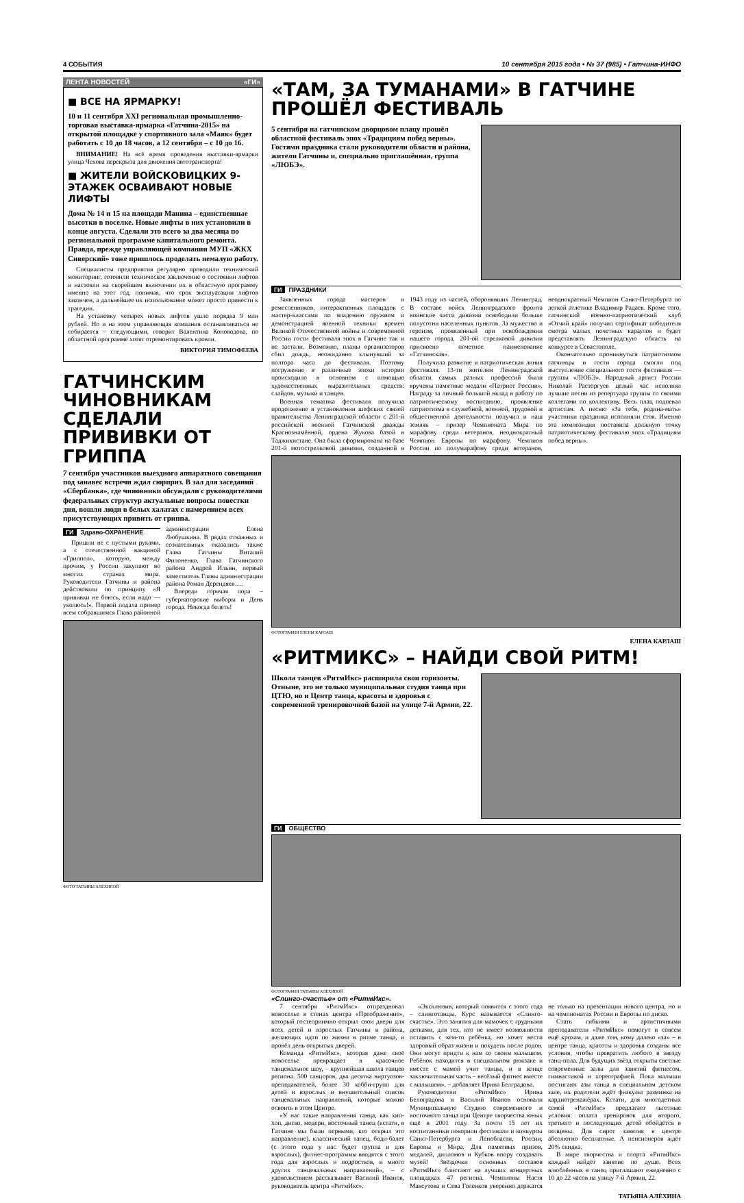4 СОБЫТИЯ 10 сентября 2015 года • № 37 (985) • Гатчина-ИНФО
ЛЕНТА НОВОСТЕЙ «ГИ»
■ ВСЕ НА ЯРМАРКУ!
10 и 11 сентября XXI региональная промышленно-торговая выставка-ярмарка «Гатчина-2015» на открытой площадке у спортивного зала «Маяк» будет работать с 10 до 18 часов, а 12 сентября – с 10 до 16.
ВНИМАНИЕ! На всё время проведения выставки-ярмарки улица Чехова перекрыта для движения автотранспорта!
■ ЖИТЕЛИ ВОЙСКОВИЦКИХ 9-ЭТАЖЕК ОСВАИВАЮТ НОВЫЕ ЛИФТЫ
Дома № 14 и 15 на площади Манина – единственные высотки в поселке. Новые лифты в них установили в конце августа. Сделали это всего за два месяца по региональной программе капитального ремонта. Правда, прежде управляющей компании МУП «ЖКХ Сиверский» тоже пришлось проделать немалую работу.
Специалисты предприятия регулярно проводили технический мониторинг, готовили техническое заключение о состоянии лифтов и настояли на скорейшем включении их в областную программу именно на этот год, понимая, что срок эксплуатации лифтов закончен, а дальнейшее их использование может просто привести к трагедии.
На установку четырех новых лифтов ушло порядка 9 млн рублей. Но и на этом управляющая компания останавливаться не собирается – следующими, говорит Валентина Коноводова, по областной программе хотят отремонтировать кровли.
ВИКТОРИЯ ТИМОФЕЕВА
ГАТЧИНСКИМ ЧИНОВНИКАМ СДЕЛАЛИ ПРИВИВКИ ОТ ГРИППА
7 сентября участников выездного аппаратного совещания под занавес встречи ждал сюрприз. В зал для заседаний «Сбербанка», где чиновники обсуждали с руководителями федеральных структур актуальные вопросы повестки дня, вошли люди в белых халатах с намерением всех присутствующих привить от гриппа.
ГИ Здраво-ОХРАНЕНИЕ
Пришли не с пустыми руками, а с отечественной вакциной «Гриппол», которую, между прочим, у России закупают во многих странах мира. Руководители Гатчины и района действовали по принципу «Я прививки не боюсь, если надо — уколюсь!». Первой подала пример всем собравшимся Глава районной администрации Елена Любушкина. В рядах отважных и сознательных оказались также Глава Гатчины Виталий Филоненко, Глава Гатчинского района Андрей Ильин, первый заместитель Главы администрации района Роман Дерендяев….
Впереди горячая пора – губернаторские выборы и День города. Некогда болеть!
ФОТО ТАТЬЯНЫ АЛЁХИНОЙ
«ТАМ, ЗА ТУМАНАМИ» В ГАТЧИНЕ ПРОШЁЛ ФЕСТИВАЛЬ
5 сентября на гатчинском дворцовом плацу прошёл областной фестиваль эпох «Традициям побед верны». Гостями праздника стали руководители области и района, жители Гатчины и, специально приглашённая, группа «ЛЮБЭ».
ГИ ПРАЗДНИКИ
Заявленных города мастеров и ремесленников, интерактивных площадок с мастер-классами по владению оружием и демонстрацией военной техники времен Великой Отечественной войны и современной России гости фестиваля эпох в Гатчине так и не застали. Возможно, планы организаторов сбил дождь, неожиданно хлынувший за полтора часа до фестиваля. Поэтому погружение в различные эпохи истории происходило в основном с помощью художественных выразительных средств: слайдов, музыки и танцев.
Военная тематика фестиваля получила продолжение в установлении шефских связей правительства Ленинградской области с 201-й российской военной Гатчинской дважды Краснознамённой, ордена Жукова базой в Таджикистане. Она была сформирована на базе 201-й мотострелковой дивизии, созданной в 1943 году из частей, оборонявших Ленинград. В составе войск Ленинградского фронта воинские части дивизии освободили больше полусотни населенных пунктов. За мужество и героизм, проявленный при освобождении нашего города, 201-ой стрелковой дивизии присвоено почетное наименование «Гатчинская».
Получила развитие и патриотическая линия фестиваля. 13-ти жителям Ленинградской области самых разных профессий были вручены памятные медали «Патриот России». Награду за личный большой вклад в работу по патриотическому воспитанию, проявление патриотизма в служебной, военной, трудовой и общественной деятельности получил и наш земляк – призер Чемпионата Мира по марафону среди ветеранов, неоднократный Чемпион Европы по марафону, Чемпион России по полумарафону среди ветеранов, неоднократный Чемпион Санкт-Петербурга по легкой атлетике Владимир Радаев. Кроме того, гатчинский военно-патриотический клуб «Отчий край» получил сертификат победителя смотра малых почетных караулов и будет представлять Ленинградскую область на конкурсе в Севастополе.
Окончательно проникнуться патриотизмом гатчинцы и гости города смогли под выступление специального гостя фестиваля — группы «ЛЮБЭ». Народный артист России Николай Расторгуев целый час исполнял лучшие песни из репертуара группы со своими коллегами по коллективу. Весь плац подпевал артистам. А песню «За тебя, родина-мать» участники праздника исполняли стоя. Именно эта композиция поставила должную точку патриотическому фестивалю эпох «Традициям побед верны».
ФОТОГРАФИИ ЕЛЕНЫ КАРЛАШ
ЕЛЕНА КАРЛАШ
«РИТМИКС» – НАЙДИ СВОЙ РИТМ!
Школа танцев «РитмИкс» расширила свои горизонты. Отныне, это не только муниципальная студия танца при ЦТЮ, но и Центр танца, красоты и здоровья с современной тренировочной базой на улице 7-й Армии, 22.
ГИ ОБЩЕСТВО
ФОТОГРАФИИ ТАТЬЯНЫ АЛЁХИНОЙ
«Слинго-счастье» от «РитмИкс».
7 сентября «РитмИкс» отпраздновал новоселье в стенах центра «Преображение», который гостеприимно открыл свои двери для всех детей и взрослых Гатчины и района, желающих идти по жизни в ритме танца, и провёл день открытых дверей.
Команда «РитмИкс», которая даже своё новоселье превращает в красочное танцевальное шоу, – крупнейшая школа танцев региона. 500 танцоров, два десятка виртуозов-преподавателей, более 30 хобби-групп для детей и взрослых и внушительный список танцевальных направлений, которые можно освоить в этом Центре.
«У нас такие направления танца, как хип-хоп, диско, модерн, восточный танец (кстати, в Гатчине мы были первыми, кто открыл это направление), классический танец, боди-балет (с этого года у нас будет группа и для взрослых), фитнес-программы вводятся с этого года для взрослых и подростков, и много других танцевальных направлений», – с удовольствием рассказывает Василий Иванов, руководитель центра «РитмИкс».
«Эксклюзив, который появится с этого года – слинготанцы. Курс называется «Слинго-счастье». Это занятия для мамочек с грудными детками, для тех, кто не имеет возможности оставить с кем-то ребёнка, но хочет вести здоровый образ жизни и похудеть после родов. Они могут придти к нам со своим малышом. Ребёнок находится в специальном рюкзаке и вместе с мамой учит танцы, и в конце заключительная часть – весёлый фитнес вместе с малышом», – добавляет Ирина Белградова.
Руководители «РитмИкс» Ирина Белоградова и Василий Иванов основали Муниципальную Студию современного и восточного танца при Центре творчества юных ещё в 2001 году. За почти 15 лет их воспитанники покорили фестивали и конкурсы Санкт-Петербурга и Ленобласти, России, Европы и Мира. Для памятных призов, медалей, дипломов и Кубков впору создавать музей! Звёздочки основных составов «РитмИкс» блистают на лучших концертных площадках 47 региона. Чемпионы Настя Максутова и Сева Голенков уверенно держатся не только на презентации нового центра, но и на чемпионатах России и Европы по диско.
Стать гибкими и артистичными преподаватели «РитмИкс» помогут и совсем ещё крохам, и даже тем, кому далеко «за» – в центре танца, красоты и здоровья созданы все условия, чтобы превратить любого в звезду танц-пола. Для будущих звёзд открыты светлые современные залы для занятий фитнесом, гимнастикой и хореографией. Пока малыши постигают азы танца в специальном детском зале, их родители ждёт физкульт разминка на кардиотренажёрах. Кстати, для многодетных семей «РитмИкс» предлагает льготные условия: оплата тренировок для второго, третьего и последующих детей обойдётся в полцены. Для сирот занятия в центре абсолютно бесплатные. А пенсионеров ждёт 20% скидка.
В мире творчества и спорта «РитмИкс» каждый найдёт занятие по душе. Всех влюблённых в танец приглашают ежедневно с 10 до 22 часов на улицу 7-й Армии, 22.
ТАТЬЯНА АЛЁХИНА